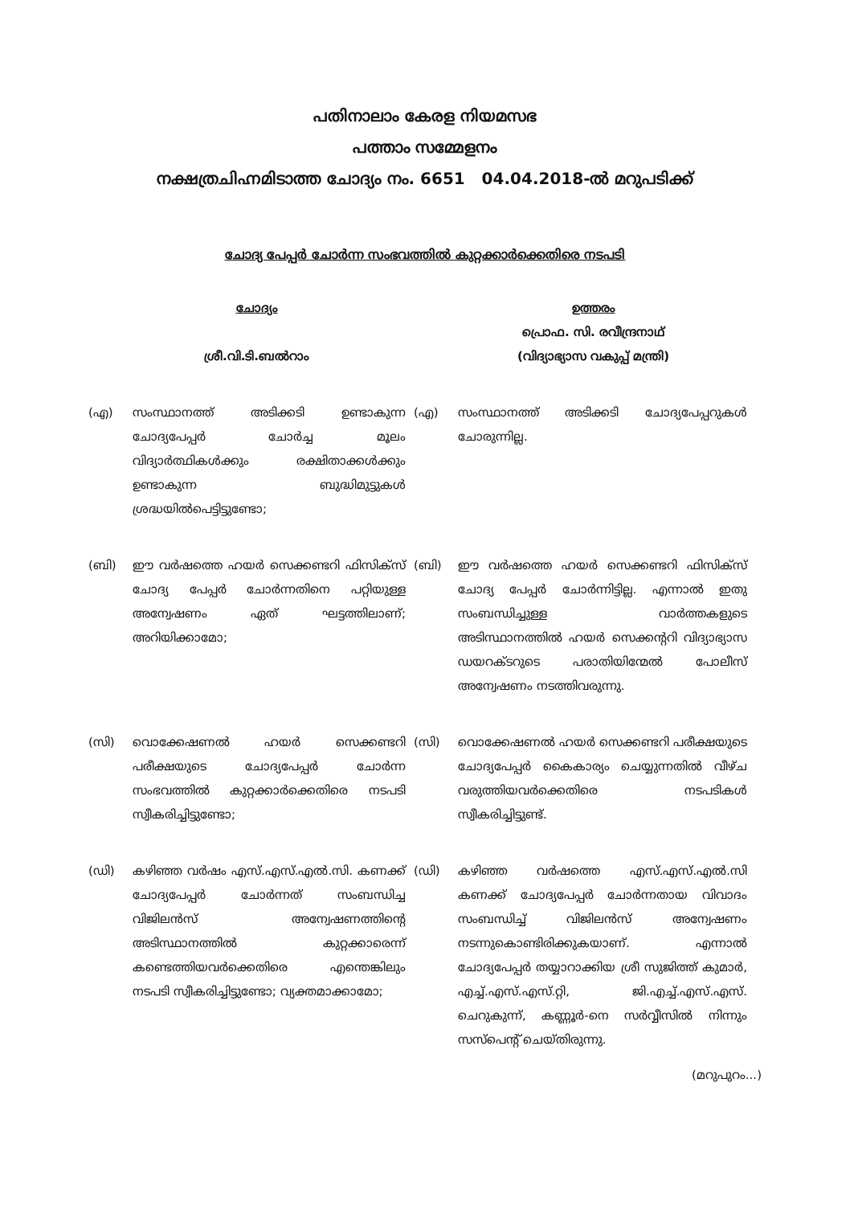പതിനാലാം കേരള നിയമസഭ
പത്താം സമ്മേളനം
നക്ഷത്രചിഹ്നമിടാത്ത ചോദ്യം നം. 6651 04.04.2018-ൽ മറുപടിക്ക്
ചോദ്യ പേപ്പർ ചോർന്ന സംഭവത്തിൽ കുറ്റക്കാർക്കെതിരെ നടപടി
ചോദ്യം
ശ്രീ.വി.ടി.ബൽറാം
ഉത്തരം
പ്രൊഫ. സി. രവീന്ദ്രനാഥ്
(വിദ്യാഭ്യാസ വകുപ്പ് മന്ത്രി)
(എ) സംസ്ഥാനത്ത് അടിക്കടി ഉണ്ടാകുന്ന ചോദ്യപേപ്പർ ചോർച്ച മൂലം വിദ്യാർത്ഥികൾക്കും രക്ഷിതാക്കൾക്കും ഉണ്ടാകുന്ന ബുദ്ധിമുട്ടുകൾ ശ്രദ്ധയിൽപെട്ടിട്ടുണ്ടോ;
(എ) സംസ്ഥാനത്ത് അടിക്കടി ചോദ്യപേപ്പറുകൾ ചോരുന്നില്ല.
(ബി) ഈ വർഷത്തെ ഹയർ സെക്കണ്ടറി ഫിസിക്സ് ചോദ്യ പേപ്പർ ചോർന്നതിനെ പറ്റിയുള്ള അന്വേഷണം ഏത് ഘട്ടത്തിലാണ്; അറിയിക്കാമോ;
(ബി) ഈ വർഷത്തെ ഹയർ സെക്കണ്ടറി ഫിസിക്സ് ചോദ്യ പേപ്പർ ചോർന്നിട്ടില്ല. എന്നാൽ ഇതു സംബന്ധിച്ചുള്ള വാർത്തകളുടെ അടിസ്ഥാനത്തിൽ ഹയർ സെക്കന്ററി വിദ്യാഭ്യാസ ഡയറക്ടറുടെ പരാതിയിന്മേൽ പോലീസ് അന്വേഷണം നടത്തിവരുന്നു.
(സി) വൊക്കേഷണൽ ഹയർ സെക്കണ്ടറി പരീക്ഷയുടെ ചോദ്യപേപ്പർ ചോർന്ന സംഭവത്തിൽ കുറ്റക്കാർക്കെതിരെ നടപടി സ്വീകരിച്ചിട്ടുണ്ടോ;
(സി) വൊക്കേഷണൽ ഹയർ സെക്കണ്ടറി പരീക്ഷയുടെ ചോദ്യപേപ്പർ കൈകാര്യം ചെയ്യുന്നതിൽ വീഴ്ച വരുത്തിയവർക്കെതിരെ നടപടികൾ സ്വീകരിച്ചിട്ടുണ്ട്.
(ഡി) കഴിഞ്ഞ വർഷം എസ്.എസ്.എൽ.സി. കണക്ക് ചോദ്യപേപ്പർ ചോർന്നത് സംബന്ധിച്ച വിജിലൻസ് അന്വേഷണത്തിന്റെ അടിസ്ഥാനത്തിൽ കുറ്റക്കാരെന്ന് കണ്ടെത്തിയവർക്കെതിരെ എന്തെങ്കിലും നടപടി സ്വീകരിച്ചിട്ടുണ്ടോ; വ്യക്തമാക്കാമോ;
(ഡി) കഴിഞ്ഞ വർഷത്തെ എസ്.എസ്.എൽ.സി കണക്ക് ചോദ്യപേപ്പർ ചോർന്നതായ വിവാദം സംബന്ധിച്ച് വിജിലൻസ് അന്വേഷണം നടന്നുകൊണ്ടിരിക്കുകയാണ്. എന്നാൽ ചോദ്യപേപ്പർ തയ്യാറാക്കിയ ശ്രീ സുജിത്ത് കുമാർ, എച്ച്.എസ്.എസ്.റ്റി, ജി.എച്ച്.എസ്.എസ്. ചെറുകുന്ന്, കണ്ണൂർ-നെ സർവ്വീസിൽ നിന്നും സസ്പെന്റ് ചെയ്തിരുന്നു.
(മറുപുറം...)